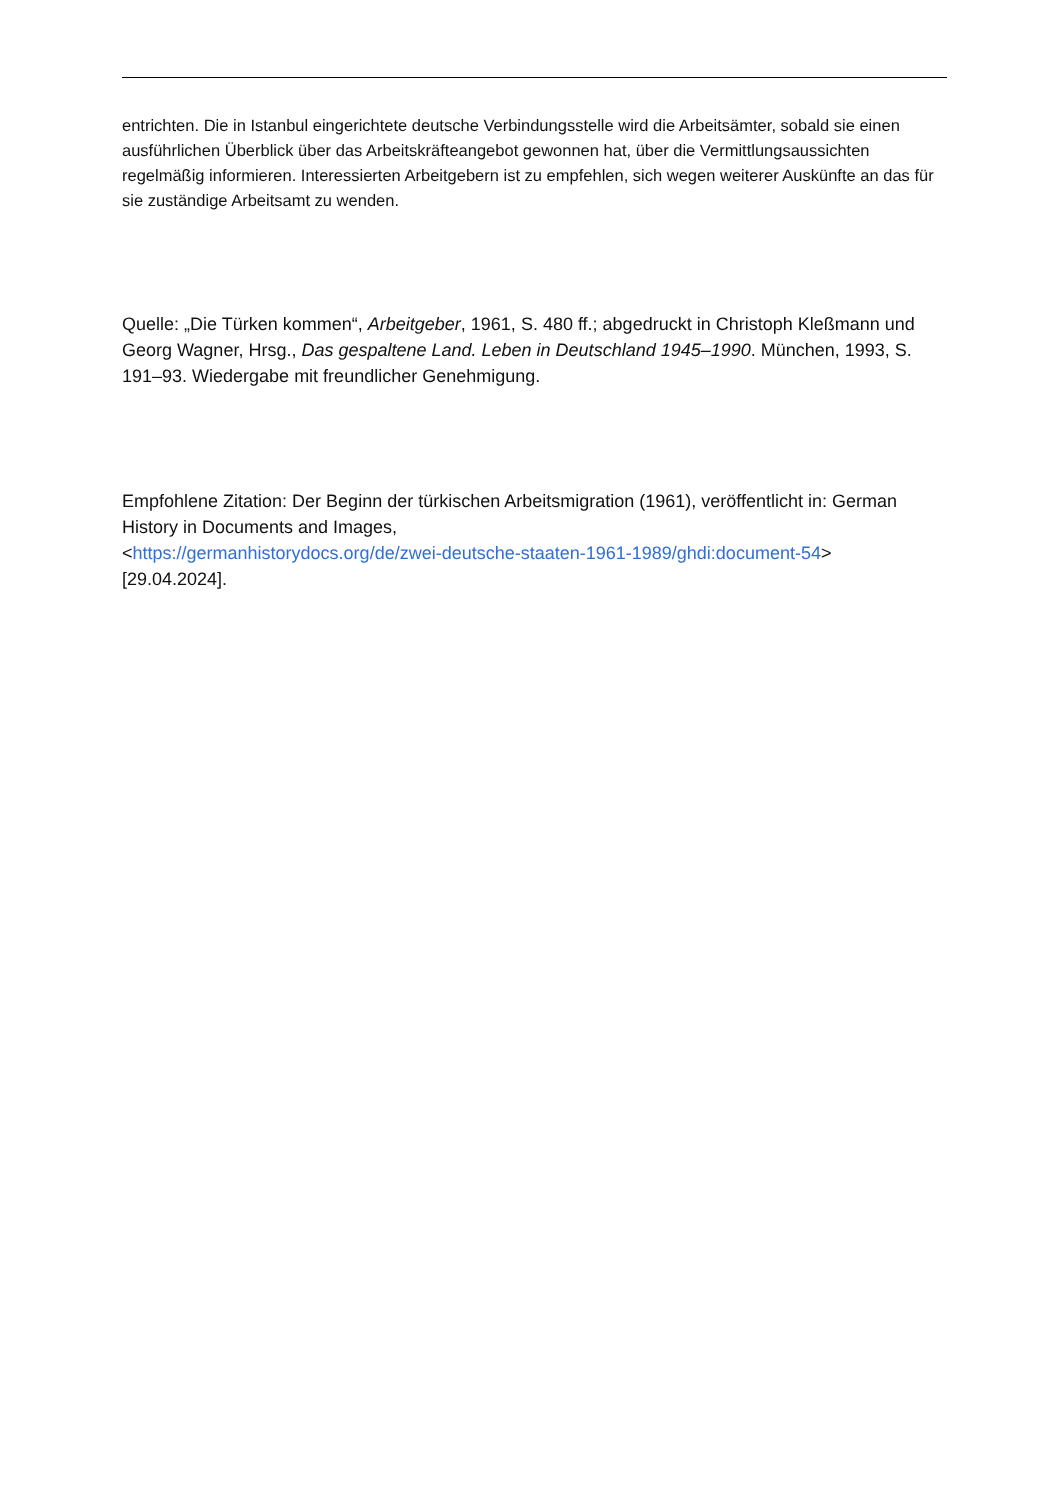entrichten. Die in Istanbul eingerichtete deutsche Verbindungsstelle wird die Arbeitsämter, sobald sie einen ausführlichen Überblick über das Arbeitskräfteangebot gewonnen hat, über die Vermittlungsaussichten regelmäßig informieren. Interessierten Arbeitgebern ist zu empfehlen, sich wegen weiterer Auskünfte an das für sie zuständige Arbeitsamt zu wenden.
Quelle: „Die Türken kommen“, Arbeitgeber, 1961, S. 480 ff.; abgedruckt in Christoph Kleßmann und Georg Wagner, Hrsg., Das gespaltene Land. Leben in Deutschland 1945–1990. München, 1993, S. 191–93. Wiedergabe mit freundlicher Genehmigung.
Empfohlene Zitation: Der Beginn der türkischen Arbeitsmigration (1961), veröffentlicht in: German History in Documents and Images,
<https://germanhistorydocs.org/de/zwei-deutsche-staaten-1961-1989/ghdi:document-54>
[29.04.2024].